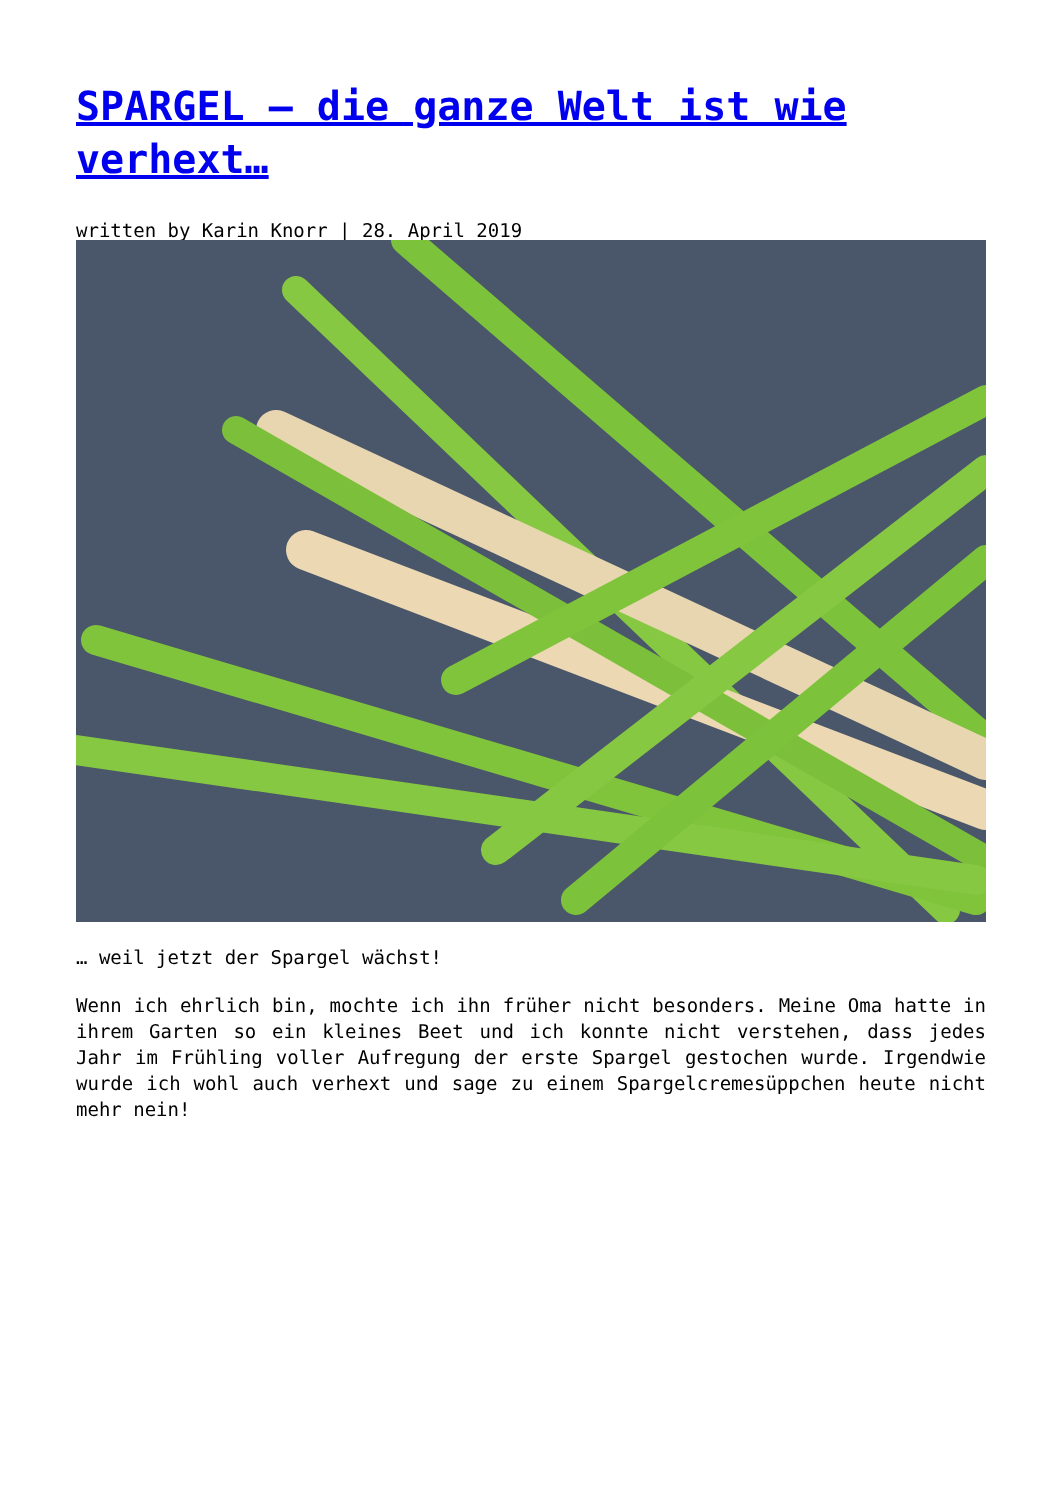SPARGEL – die ganze Welt ist wie verhext…
written by Karin Knorr | 28. April 2019
… weil jetzt der Spargel wächst!
Wenn ich ehrlich bin, mochte ich ihn früher nicht besonders. Meine Oma hatte in ihrem Garten so ein kleines Beet und ich konnte nicht verstehen, dass jedes Jahr im Frühling voller Aufregung der erste Spargel gestochen wurde. Irgendwie wurde ich wohl auch verhext und sage zu einem Spargelcremesüppchen heute nicht mehr nein!